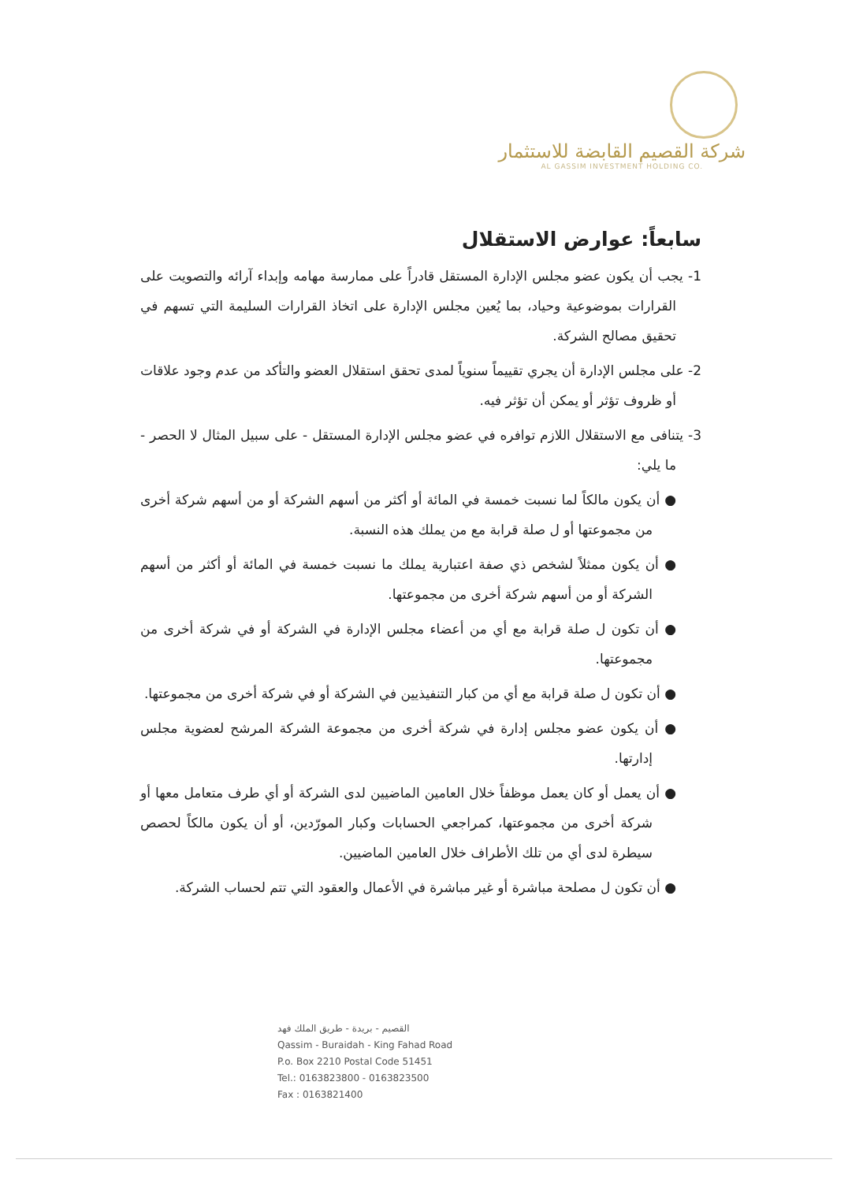شركة القصيم القابضة للاستثمار
AL GASSIM INVESTMENT HOLDING CO.
سابعاً: عوارض الاستقلال
1- يجب أن يكون عضو مجلس الإدارة المستقل قادراً على ممارسة مهامه وإبداء آرائه والتصويت على القرارات بموضوعية وحياد، بما يُعين مجلس الإدارة على اتخاذ القرارات السليمة التي تسهم في تحقيق مصالح الشركة.
2- على مجلس الإدارة أن يجري تقييماً سنوياً لمدى تحقق استقلال العضو والتأكد من عدم وجود علاقات أو ظروف تؤثر أو يمكن أن تؤثر فيه.
3- يتنافى مع الاستقلال اللازم توافره في عضو مجلس الإدارة المستقل - على سبيل المثال لا الحصر - ما يلي:
● أن يكون مالكاً لما نسبت خمسة في المائة أو أكثر من أسهم الشركة أو من أسهم شركة أخرى من مجموعتها أو ل صلة قرابة مع من يملك هذه النسبة.
● أن يكون ممثلاً لشخص ذي صفة اعتبارية يملك ما نسبت خمسة في المائة أو أكثر من أسهم الشركة أو من أسهم شركة أخرى من مجموعتها.
● أن تكون ل صلة قرابة مع أي من أعضاء مجلس الإدارة في الشركة أو في شركة أخرى من مجموعتها.
● أن تكون ل صلة قرابة مع أي من كبار التنفيذيين في الشركة أو في شركة أخرى من مجموعتها.
● أن يكون عضو مجلس إدارة في شركة أخرى من مجموعة الشركة المرشح لعضوية مجلس إدارتها.
● أن يعمل أو كان يعمل موظفاً خلال العامين الماضيين لدى الشركة أو أي طرف متعامل معها أو شركة أخرى من مجموعتها، كمراجعي الحسابات وكبار المورّدين، أو أن يكون مالكاً لحصص سيطرة لدى أي من تلك الأطراف خلال العامين الماضيين.
● أن تكون ل مصلحة مباشرة أو غير مباشرة في الأعمال والعقود التي تتم لحساب الشركة.
القصيم - بريدة - طريق الملك فهد
Qassim - Buraidah - King Fahad Road
P.o. Box 2210 Postal Code 51451
Tel.: 0163823800 - 0163823500
Fax : 0163821400